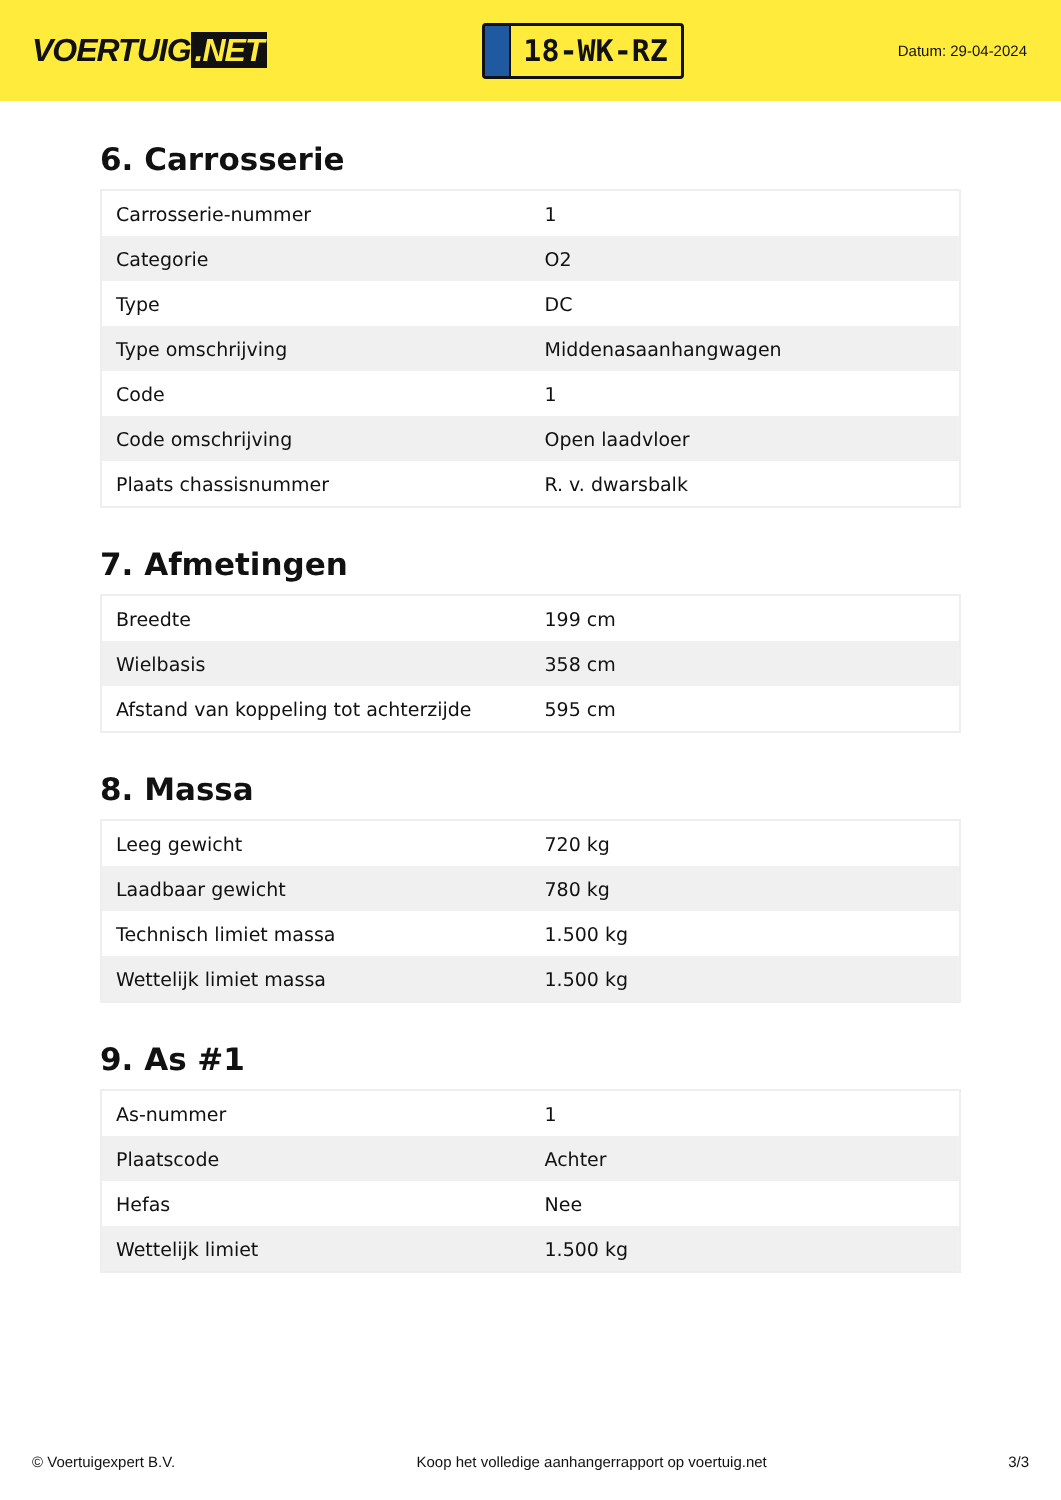VOERTUIG.NET
18-WK-RZ
Datum: 29-04-2024
6. Carrosserie
| Carrosserie-nummer | 1 |
| Categorie | O2 |
| Type | DC |
| Type omschrijving | Middenasaanhangwagen |
| Code | 1 |
| Code omschrijving | Open laadvloer |
| Plaats chassisnummer | R. v. dwarsbalk |
7. Afmetingen
| Breedte | 199 cm |
| Wielbasis | 358 cm |
| Afstand van koppeling tot achterzijde | 595 cm |
8. Massa
| Leeg gewicht | 720 kg |
| Laadbaar gewicht | 780 kg |
| Technisch limiet massa | 1.500 kg |
| Wettelijk limiet massa | 1.500 kg |
9. As #1
| As-nummer | 1 |
| Plaatscode | Achter |
| Hefas | Nee |
| Wettelijk limiet | 1.500 kg |
© Voertuigexpert B.V. Koop het volledige aanhangerrapport op voertuig.net 3/3